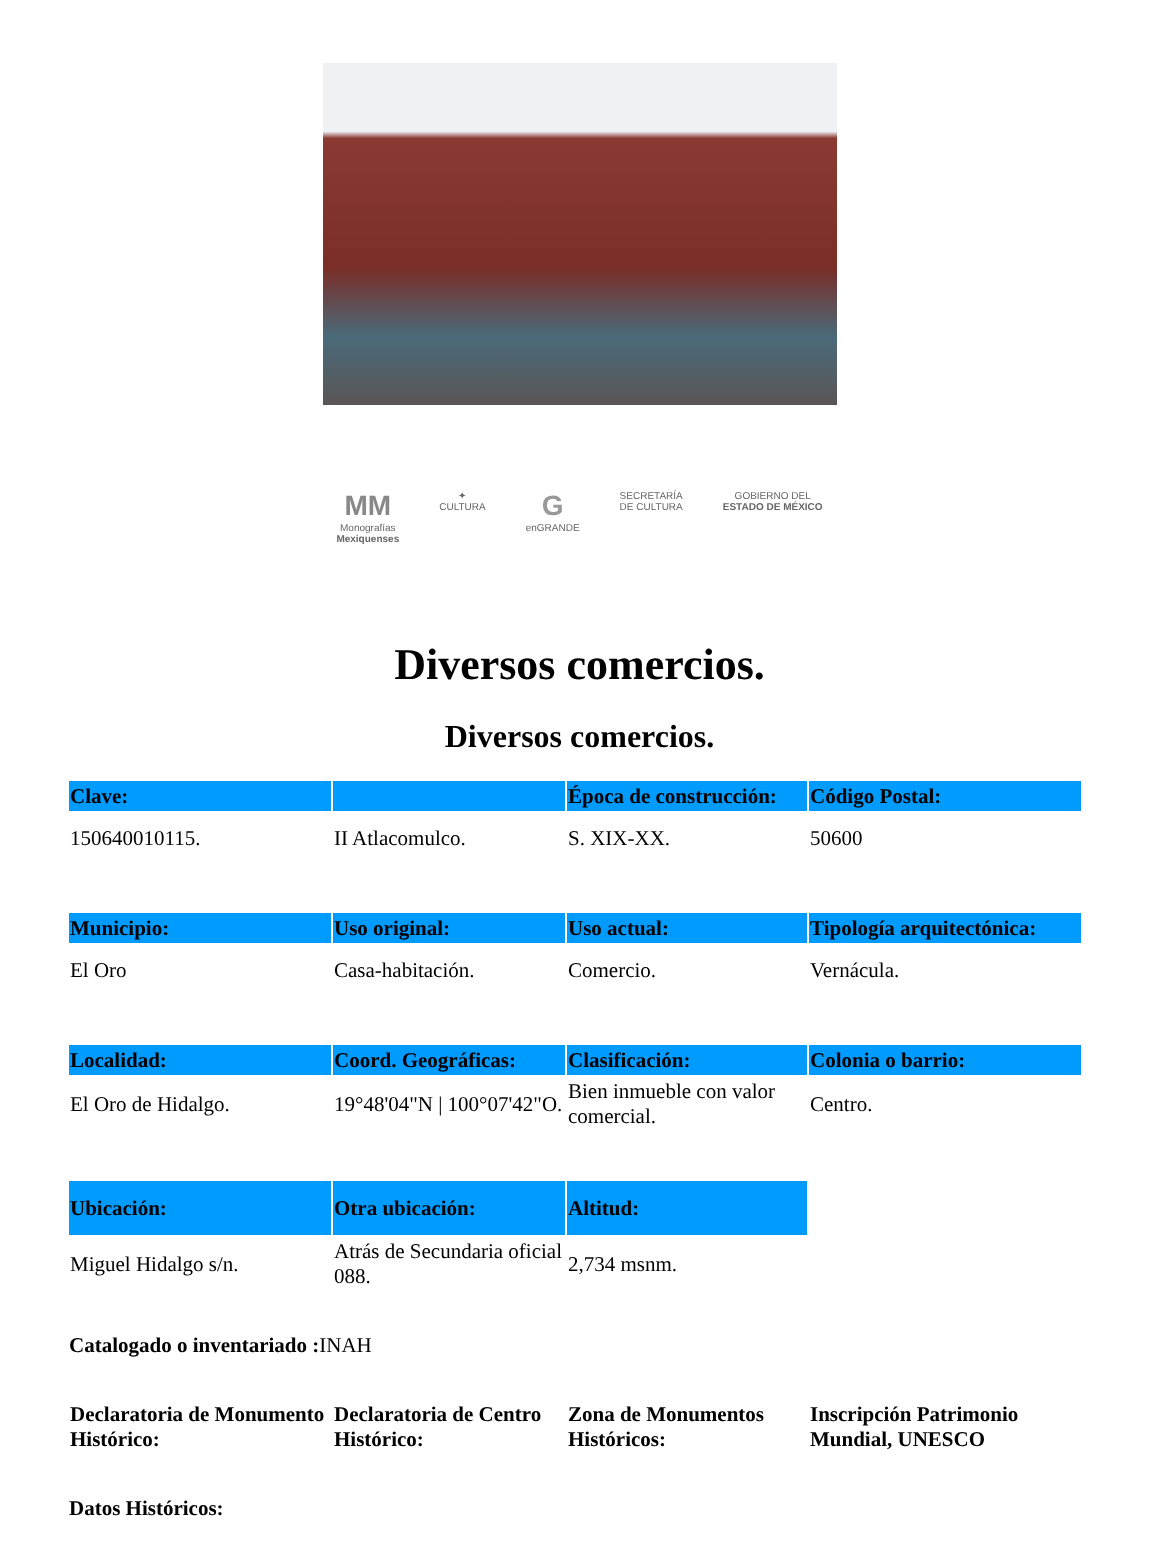MM
Monografías
Mexiquenses
✦
CULTURA
G
enGRANDE
SECRETARÍA
DE CULTURA
GOBIERNO DEL
ESTADO DE MÉXICO
Diversos comercios.
Diversos comercios.
| Clave: | | Época de construcción: | Código Postal: |
| --- | --- | --- | --- |
| 150640010115. | II Atlacomulco. | S. XIX-XX. | 50600 |
| Municipio: | Uso original: | Uso actual: | Tipología arquitectónica: |
| El Oro | Casa-habitación. | Comercio. | Vernácula. |
| Localidad: | Coord. Geográficas: | Clasificación: | Colonia o barrio: |
| El Oro de Hidalgo. | 19°48'04"N / 100°07'42"O. | Bien inmueble con valor comercial. | Centro. |
| Ubicación: | Otra ubicación: | Altitud: | |
| Miguel Hidalgo s/n. | Atrás de Secundaria oficial 088. | 2,734 msnm. | |
Catalogado o inventariado : INAH
| Declaratoria de Monumento Histórico: | Declaratoria de Centro Histórico: | Zona de Monumentos Históricos: | Inscripción Patrimonio Mundial, UNESCO |
Datos Históricos: